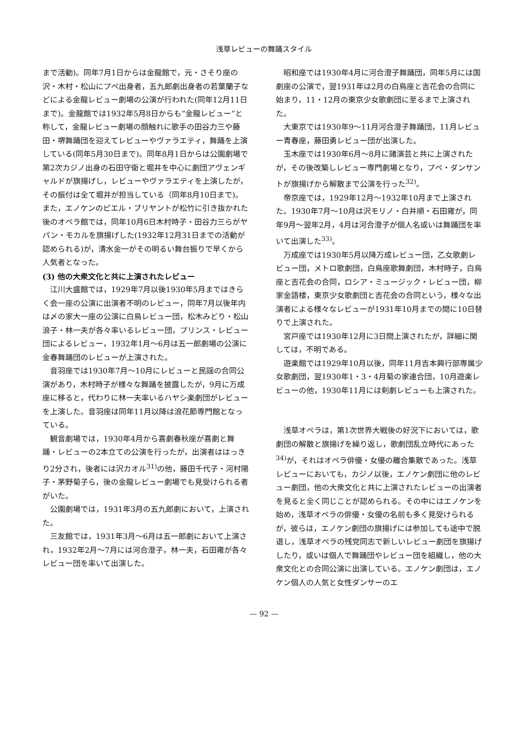浅草レビューの舞踊スタイル
まで活動)。同年7月1日からは金龍館で，元・さそり座の沢・木村・松山にプペ出身者，五九郎劇出身者の若葉蘭子などによる金龍レビュー劇場の公演が行われた(同年12月11日まで)。金龍館では1932年5月8日からも“金龍レビュー”と称して，金龍レビュー劇場の顔触れに歌手の田谷力三や藤田・堺舞踊団を迎えてレビューやヴァラエティ，舞踊を上演している(同年5月30日まで)。同年8月1日からは公園劇場で第2次カジノ出身の石田守衛と堀井を中心に劇団アヴェンギャルドが旗揚げし，レビューやヴァラエティを上演したが，その振付は全て堀井が担当している（同年8月10日まで)。また，エノケンのピエル・ブリヤントが松竹に引き抜かれた後のオペラ館では，同年10月6日木村時子・田谷力三らがヤパン・モカルを旗揚げした(1932年12月31日までの活動が認められる)が，清水金一がその明るい舞台振りで早くから人気者となった。
(3) 他の大衆文化と共に上演されたレビュー
江川大盛館では，1929年7月以後1930年5月まではきらく会一座の公演に出演者不明のレビュー，同年7月以後年内は〆の家大一座の公演に白鳥レビュー団，松木みどり・松山浪子・林一夫が各々率いるレビュー団，プリンス・レビュー団によるレビュー，1932年1月～6月は五一郎劇場の公演に金春舞踊団のレビューが上演された。
音羽座では1930年7月～10月にレビューと民謡の合同公演があり，木村時子が様々な舞踊を披露したが，9月に万成座に移ると，代わりに林一夫率いるハヤシ楽劇団がレビューを上演した。音羽座は同年11月以降は浪花節専門館となっている。
観音劇場では，1930年4月から喜劇春秋座が喜劇と舞踊・レビューの2本立ての公演を行ったが，出演者ははっきり2分され，後者には沢カオル<sup>31)</sup>の他，藤田千代子・河村陽子・茅野菊子ら，後の金龍レビュー劇場でも見受けられる者がいた。
公園劇場では，1931年3月の五九郎劇において，上演された。
三友館では，1931年3月～6月は五一郎劇において上演され，1932年2月～7月には河合澄子，林一夫，石田雍が各々レビュー団を率いて出演した。
昭和座では1930年4月に河合澄子舞踊団，同年5月には国劇座の公演で，翌1931年は2月の白鳥座と吉花会の合同に始まり，11・12月の東京少女歌劇団に至るまで上演された。
大東京では1930年9～11月河合澄子舞踊団，11月レビュー青春座，藤田勇レビュー団が出演した。
玉木座では1930年6月～8月に諸演芸と共に上演されたが，その後改築しレビュー専門劇場となり，プペ・ダンサントが旗揚げから解散まで公演を行った<sup>32)</sup>。
帝京座では，1929年12月～1932年10月まで上演された。1930年7月～10月は沢モリノ・白井順・石田雍が，同年9月～翌年2月，4月は河合澄子が個人名或いは舞踊団を率いて出演した<sup>33)</sup>。
万成座では1930年5月以降万成レビュー団，乙女歌劇レビュー団，メトロ歌劇団，白鳥座歌舞劇団，木村時子，白鳥座と吉花会の合同，ロシア・ミュージック・レビュー団，柳家金語楼，東京少女歌劇団と吉花会の合同という，様々な出演者による様々なレビューが1931年10月までの間に10日替りで上演された。
宮戸座では1930年12月に3日間上演されたが，詳細に関しては，不明である。
遊楽館では1929年10月以後，同年11月吉本興行部専属少女歌劇団，翌1930年1・3・4月菊の家連合団，10月遊楽レビューの他，1930年11月には剣劇レビューも上演された。
浅草オペラは，第1次世界大戦後の好況下においては，歌劇団の解散と旗揚げを繰り返し，歌劇団乱立時代にあった<sup>34)</sup>が，それはオペラ俳優・女優の離合集散であった。浅草レビューにおいても，カジノ以後，エノケン劇団に他のレビュー劇団，他の大衆文化と共に上演されたレビューの出演者を見ると全く同じことが認められる。その中にはエノケンを始め，浅草オペラの俳優・女優の名前も多く見受けられるが，彼らは，エノケン劇団の旗揚げには参加しても途中で脱退し，浅草オペラの残党同志で新しいレビュー劇団を旗揚げしたり，或いは個人で舞踊団やレビュー団を組織し，他の大衆文化との合同公演に出演している。エノケン劇団は，エノケン個人の人気と女性ダンサーのエ
— 92 —